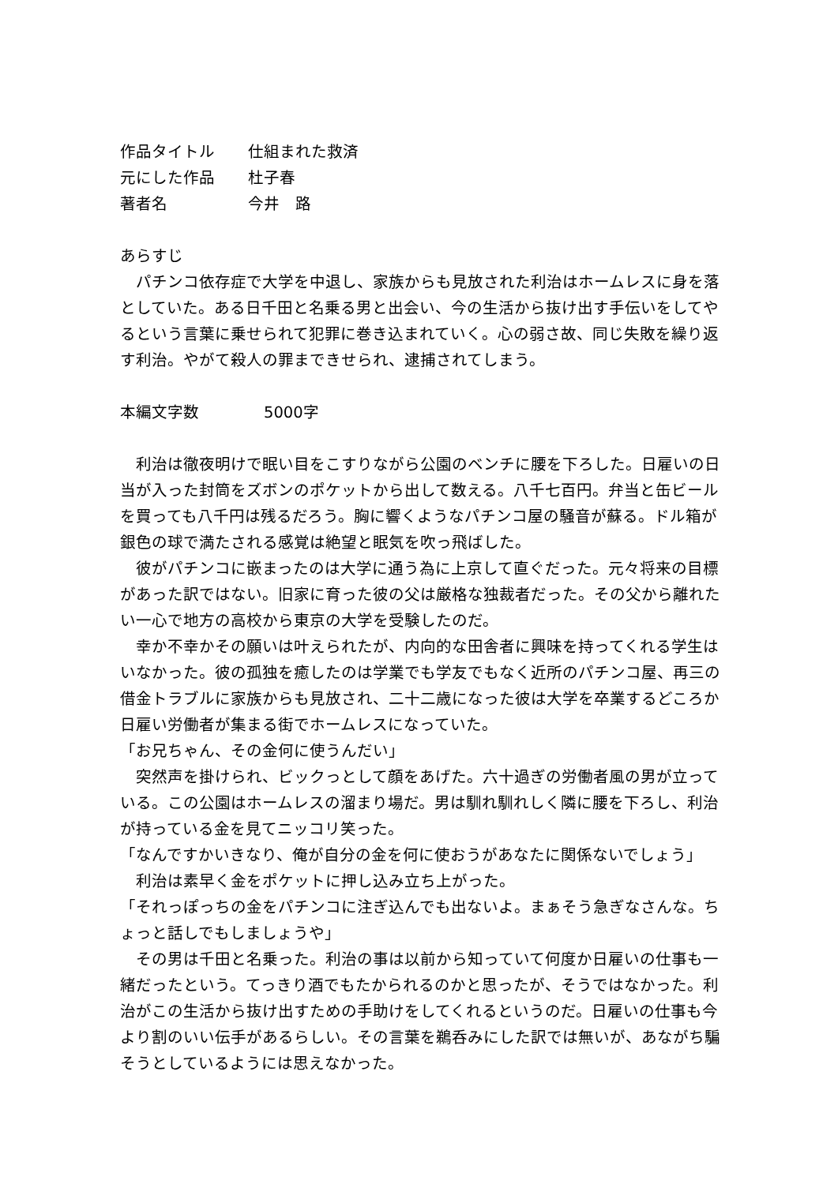作品タイトル 仕組まれた救済
元にした作品 杜子春
著者名 今井　路
あらすじ
　パチンコ依存症で大学を中退し、家族からも見放された利治はホームレスに身を落としていた。ある日千田と名乗る男と出会い、今の生活から抜け出す手伝いをしてやるという言葉に乗せられて犯罪に巻き込まれていく。心の弱さ故、同じ失敗を繰り返す利治。やがて殺人の罪まできせられ、逮捕されてしまう。
本編文字数 　5000字
　利治は徹夜明けで眠い目をこすりながら公園のベンチに腰を下ろした。日雇いの日当が入った封筒をズボンのポケットから出して数える。八千七百円。弁当と缶ビールを買っても八千円は残るだろう。胸に響くようなパチンコ屋の騒音が蘇る。ドル箱が銀色の球で満たされる感覚は絶望と眠気を吹っ飛ばした。
　彼がパチンコに嵌まったのは大学に通う為に上京して直ぐだった。元々将来の目標があった訳ではない。旧家に育った彼の父は厳格な独裁者だった。その父から離れたい一心で地方の高校から東京の大学を受験したのだ。
　幸か不幸かその願いは叶えられたが、内向的な田舎者に興味を持ってくれる学生はいなかった。彼の孤独を癒したのは学業でも学友でもなく近所のパチンコ屋、再三の借金トラブルに家族からも見放され、二十二歳になった彼は大学を卒業するどころか日雇い労働者が集まる街でホームレスになっていた。
「お兄ちゃん、その金何に使うんだい」
　突然声を掛けられ、ビックっとして顔をあげた。六十過ぎの労働者風の男が立っている。この公園はホームレスの溜まり場だ。男は馴れ馴れしく隣に腰を下ろし、利治が持っている金を見てニッコリ笑った。
「なんですかいきなり、俺が自分の金を何に使おうがあなたに関係ないでしょう」
　利治は素早く金をポケットに押し込み立ち上がった。
「それっぽっちの金をパチンコに注ぎ込んでも出ないよ。まぁそう急ぎなさんな。ちょっと話しでもしましょうや」
　その男は千田と名乗った。利治の事は以前から知っていて何度か日雇いの仕事も一緒だったという。てっきり酒でもたかられるのかと思ったが、そうではなかった。利治がこの生活から抜け出すための手助けをしてくれるというのだ。日雇いの仕事も今より割のいい伝手があるらしい。その言葉を鵜呑みにした訳では無いが、あながち騙そうとしているようには思えなかった。